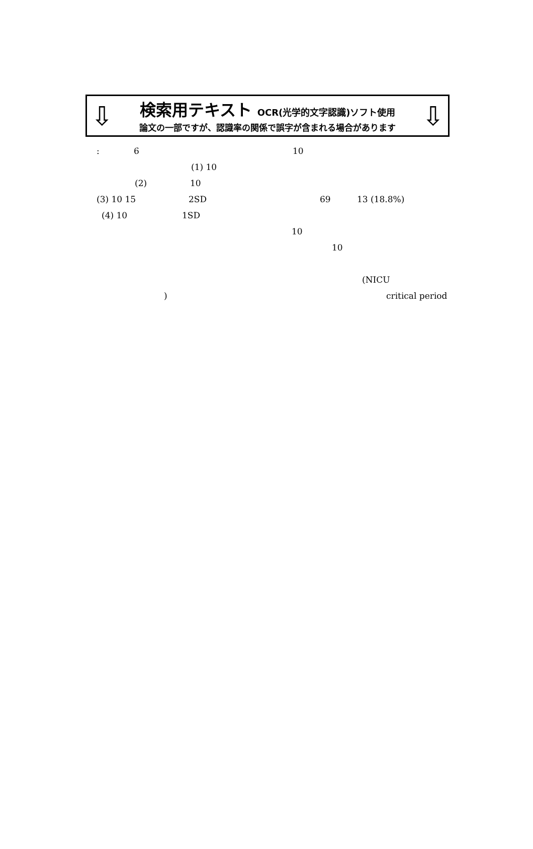⇩ ⇩
検索用テキスト OCR(光学的文字認識)ソフト使用
論文の一部ですが、認識率の関係で誤字が含まれる場合があります
: 6 10
(1) 10
(2) 10
(3) 10 15 2SD 69 13 (18.8%)
(4) 10 1SD
10
10
(NICU
) critical period